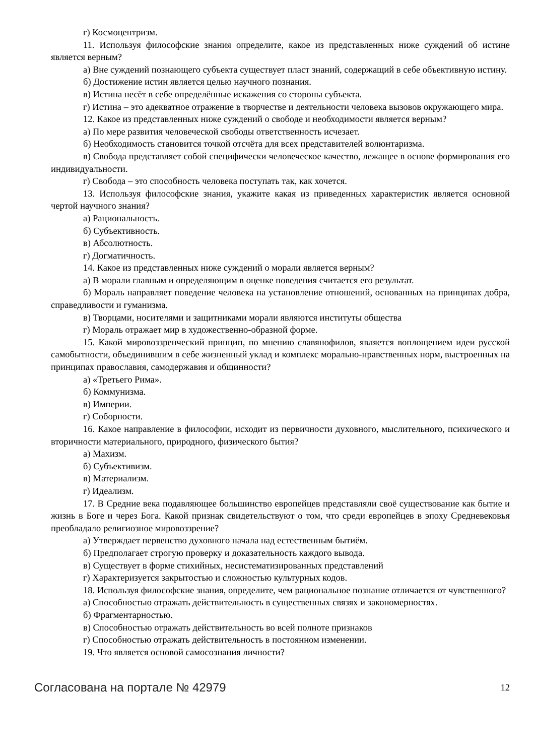г) Космоцентризм.
11. Используя философские знания определите, какое из представленных ниже суждений об истине является верным?
а) Вне суждений познающего субъекта существует пласт знаний, содержащий в себе объективную истину.
б) Достижение истин является целью научного познания.
в) Истина несёт в себе определённые искажения со стороны субъекта.
г) Истина – это адекватное отражение в творчестве и деятельности человека вызовов окружающего мира.
12. Какое из представленных ниже суждений о свободе и необходимости является верным?
а) По мере развития человеческой свободы ответственность исчезает.
б) Необходимость становится точкой отсчёта для всех представителей волюнтаризма.
в) Свобода представляет собой специфически человеческое качество, лежащее в основе формирования его индивидуальности.
г) Свобода – это способность человека поступать так, как хочется.
13. Используя философские знания, укажите какая из приведенных характеристик является основной чертой научного знания?
а) Рациональность.
б) Субъективность.
в) Абсолютность.
г) Догматичность.
14. Какое из представленных ниже суждений о морали является верным?
а) В морали главным и определяющим в оценке поведения считается его результат.
б) Мораль направляет поведение человека на установление отношений, основанных на принципах добра, справедливости и гуманизма.
в) Творцами, носителями и защитниками морали являются институты общества
г) Мораль отражает мир в художественно-образной форме.
15. Какой мировоззренческий принцип, по мнению славянофилов, является воплощением идеи русской самобытности, объединившим в себе жизненный уклад и комплекс морально-нравственных норм, выстроенных на принципах православия, самодержавия и общинности?
а) «Третьего Рима».
б) Коммунизма.
в) Империи.
г) Соборности.
16. Какое направление в философии, исходит из первичности духовного, мыслительного, психического и вторичности материального, природного, физического бытия?
а) Махизм.
б) Субъективизм.
в) Материализм.
г) Идеализм.
17. В Средние века подавляющее большинство европейцев представляли своё существование как бытие и жизнь в Боге и через Бога. Какой признак свидетельствуют о том, что среди европейцев в эпоху Средневековья преобладало религиозное мировоззрение?
а) Утверждает первенство духовного начала над естественным бытиём.
б) Предполагает строгую проверку и доказательность каждого вывода.
в) Существует в форме стихийных, несистематизированных представлений
г) Характеризуется закрытостью и сложностью культурных кодов.
18. Используя философские знания, определите, чем рациональное познание отличается от чувственного?
а) Способностью отражать действительность в существенных связях и закономерностях.
б) Фрагментарностью.
в) Способностью отражать действительность во всей полноте признаков
г) Способностью отражать действительность в постоянном изменении.
19. Что является основой самосознания личности?
Согласована на портале № 42979 12